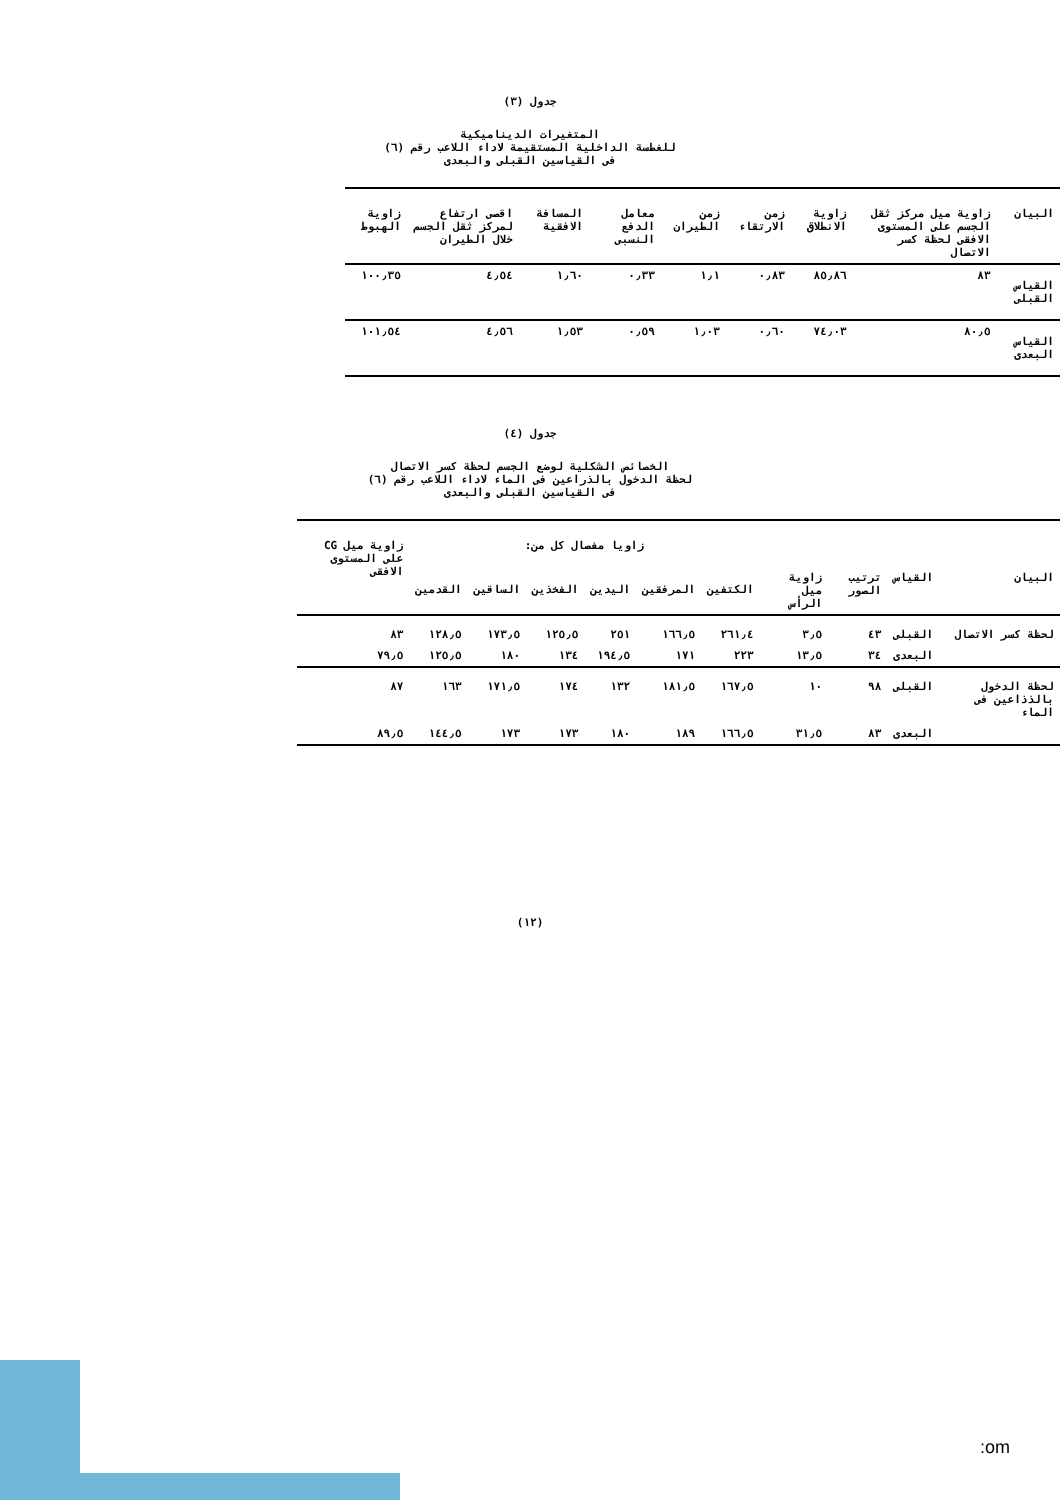جدول (٣)
المتغيرات الديناميكية
للغطسة الداخلية المستقيمة لاداء اللاعب رقم (٦)
فى القياسين القبلى والبعدى
| البيان | زاوية ميل مركز ثقل الجسم على المستوى الافقى لحظة كسر الاتصال | زاوية الانطلاق | زمن الارتقاء | زمن الطيران | معامل الدفع النسبى | المسافة الافقية | اقصى ارتفاع لمركز ثقل الجسم خلال الطيران | زاوية الهبوط |
| --- | --- | --- | --- | --- | --- | --- | --- | --- |
| القياس القبلى | ٨٣ | ٨٥٫٨٦ | ٠٫٨٣ | ١٫١ | ٠٫٣٣ | ١٫٦٠ | ٤٫٥٤ | ١٠٠٫٣٥ |
| القياس البعدى | ٨٠٫٥ | ٧٤٫٠٣ | ٠٫٦٠ | ١٫٠٣ | ٠٫٥٩ | ١٫٥٣ | ٤٫٥٦ | ١٠١٫٥٤ |
جدول (٤)
الخصائص الشكلية لوضع الجسم لحظة كسر الاتصال
لحظة الدخول بالذراعين فى الماء لاداء اللاعب رقم (٦)
فى القياسين القبلى والبعدى
| البيان | القياس | ترتيب الصور | زاوية ميل الرأس | زاويا مفصال كل من: | | | | | | زاوية ميل CG على المستوى الافقى |
| --- | --- | --- | --- | --- | --- | --- | --- | --- | --- | --- |
| | | | | الكتفين | المرفقين | اليدين | الفخذين | الساقين | القدمين | |
| لحظة كسر الاتصال | القبلى | ٤٣ | ٣٫٥ | ٢٦١٫٤ | ١٦٦٫٥ | ٢٥١ | ١٢٥٫٥ | ١٧٣٫٥ | ١٢٨٫٥ | ٨٣ |
| | البعدى | ٣٤ | ١٣٫٥ | ٢٢٣ | ١٧١ | ١٩٤٫٥ | ١٣٤ | ١٨٠ | ١٢٥٫٥ | ٧٩٫٥ |
| لحظة الدخول بالذذاعين فى الماء | القبلى | ٩٨ | ١٠ | ١٦٧٫٥ | ١٨١٫٥ | ١٣٢ | ١٧٤ | ١٧١٫٥ | ١٦٣ | ٨٧ |
| | البعدى | ٨٣ | ٣١٫٥ | ١٦٦٫٥ | ١٨٩ | ١٨٠ | ١٧٣ | ١٧٣ | ١٤٤٫٥ | ٨٩٫٥ |
(١٢)
:om